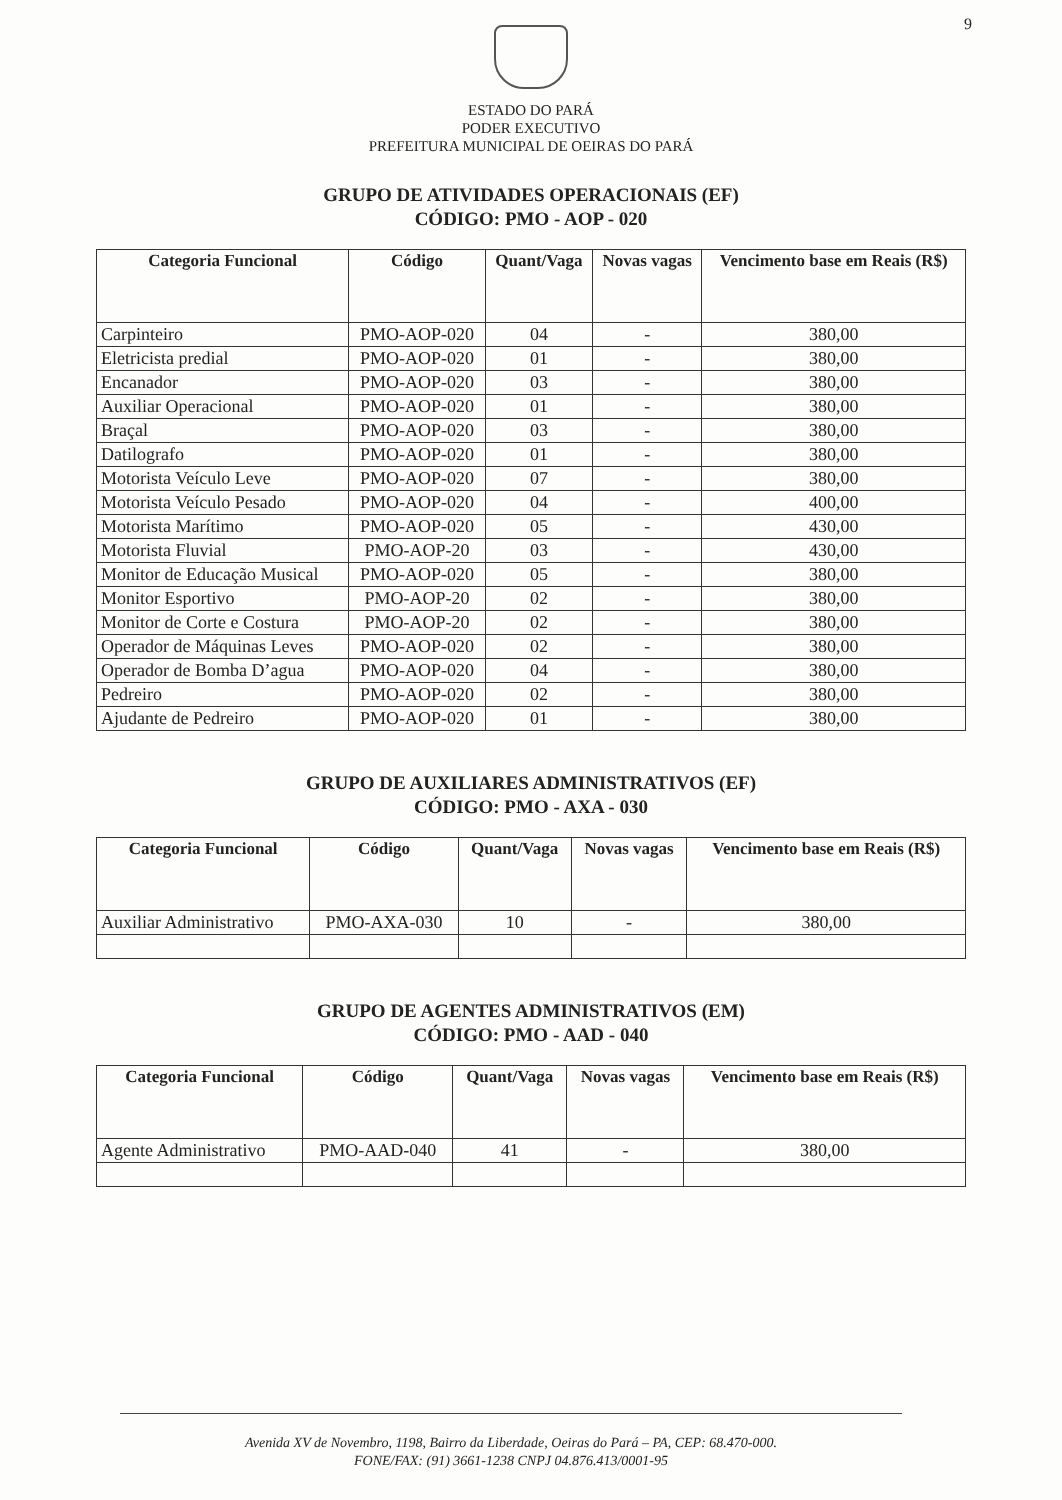9
ESTADO DO PARÁ
PODER EXECUTIVO
PREFEITURA MUNICIPAL DE OEIRAS DO PARÁ
GRUPO DE ATIVIDADES OPERACIONAIS (EF)
CÓDIGO: PMO - AOP - 020
| Categoria Funcional | Código | Quant/Vaga | Novas vagas | Vencimento base em Reais (R$) |
| --- | --- | --- | --- | --- |
| Carpinteiro | PMO-AOP-020 | 04 | - | 380,00 |
| Eletricista predial | PMO-AOP-020 | 01 | - | 380,00 |
| Encanador | PMO-AOP-020 | 03 | - | 380,00 |
| Auxiliar Operacional | PMO-AOP-020 | 01 | - | 380,00 |
| Braçal | PMO-AOP-020 | 03 | - | 380,00 |
| Datilografo | PMO-AOP-020 | 01 | - | 380,00 |
| Motorista Veículo Leve | PMO-AOP-020 | 07 | - | 380,00 |
| Motorista Veículo Pesado | PMO-AOP-020 | 04 | - | 400,00 |
| Motorista Marítimo | PMO-AOP-020 | 05 | - | 430,00 |
| Motorista Fluvial | PMO-AOP-20 | 03 | - | 430,00 |
| Monitor de Educação Musical | PMO-AOP-020 | 05 | - | 380,00 |
| Monitor Esportivo | PMO-AOP-20 | 02 | - | 380,00 |
| Monitor de Corte e Costura | PMO-AOP-20 | 02 | - | 380,00 |
| Operador de Máquinas Leves | PMO-AOP-020 | 02 | - | 380,00 |
| Operador de Bomba D’agua | PMO-AOP-020 | 04 | - | 380,00 |
| Pedreiro | PMO-AOP-020 | 02 | - | 380,00 |
| Ajudante de Pedreiro | PMO-AOP-020 | 01 | - | 380,00 |
GRUPO DE AUXILIARES ADMINISTRATIVOS (EF)
CÓDIGO: PMO - AXA - 030
| Categoria Funcional | Código | Quant/Vaga | Novas vagas | Vencimento base em Reais (R$) |
| --- | --- | --- | --- | --- |
| Auxiliar Administrativo | PMO-AXA-030 | 10 | - | 380,00 |
GRUPO DE AGENTES ADMINISTRATIVOS (EM)
CÓDIGO: PMO - AAD - 040
| Categoria Funcional | Código | Quant/Vaga | Novas vagas | Vencimento base em Reais (R$) |
| --- | --- | --- | --- | --- |
| Agente Administrativo | PMO-AAD-040 | 41 | - | 380,00 |
Avenida XV de Novembro, 1198, Bairro da Liberdade, Oeiras do Pará – PA, CEP: 68.470-000.
FONE/FAX: (91) 3661-1238 CNPJ 04.876.413/0001-95